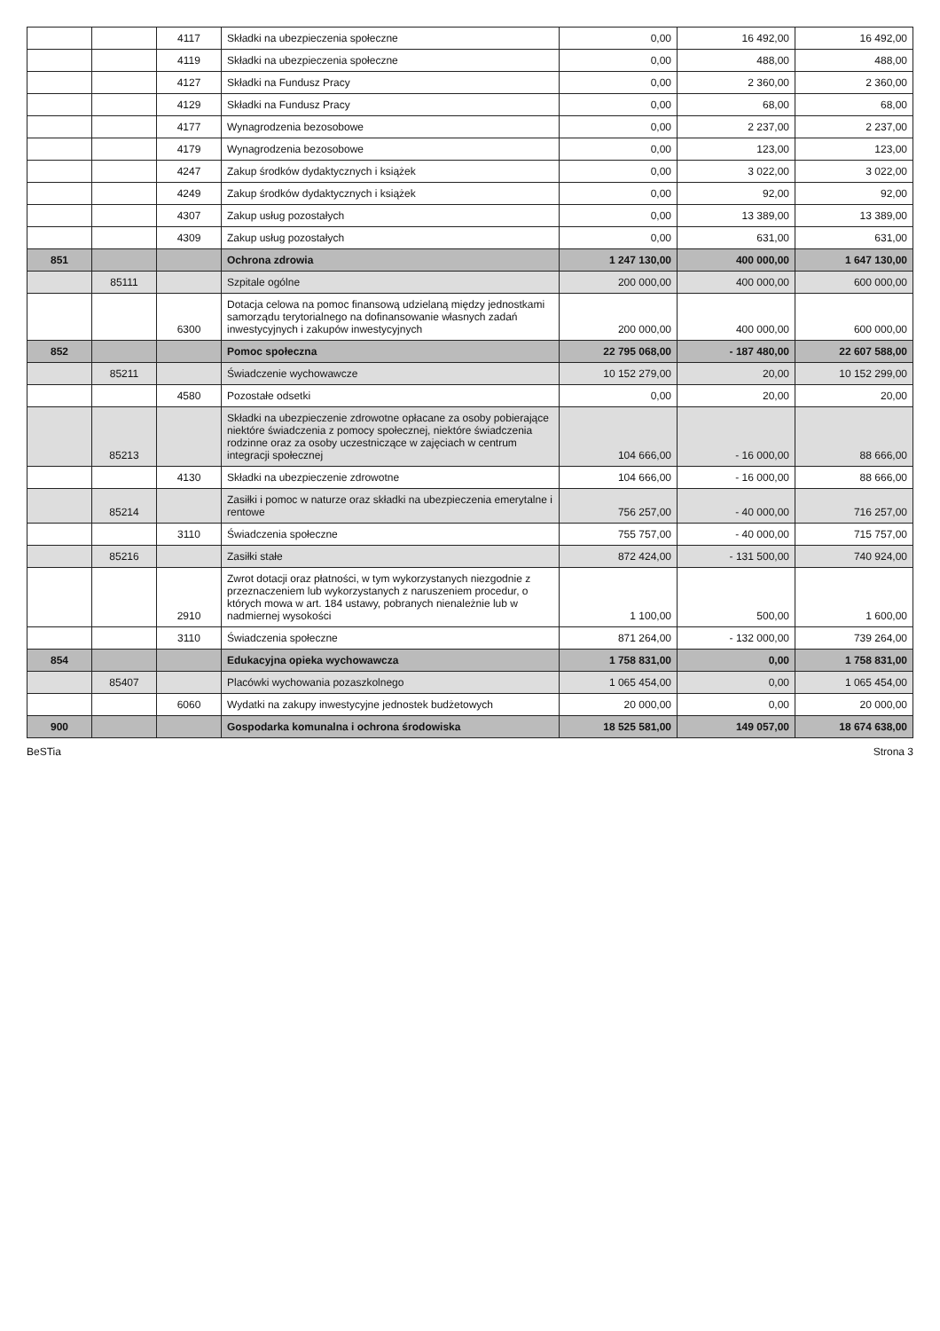| | | 4117 | Składki na ubezpieczenia społeczne | 0,00 | 16 492,00 | 16 492,00 |
| | | 4119 | Składki na ubezpieczenia społeczne | 0,00 | 488,00 | 488,00 |
| | | 4127 | Składki na Fundusz Pracy | 0,00 | 2 360,00 | 2 360,00 |
| | | 4129 | Składki na Fundusz Pracy | 0,00 | 68,00 | 68,00 |
| | | 4177 | Wynagrodzenia bezosobowe | 0,00 | 2 237,00 | 2 237,00 |
| | | 4179 | Wynagrodzenia bezosobowe | 0,00 | 123,00 | 123,00 |
| | | 4247 | Zakup środków dydaktycznych i książek | 0,00 | 3 022,00 | 3 022,00 |
| | | 4249 | Zakup środków dydaktycznych i książek | 0,00 | 92,00 | 92,00 |
| | | 4307 | Zakup usług pozostałych | 0,00 | 13 389,00 | 13 389,00 |
| | | 4309 | Zakup usług pozostałych | 0,00 | 631,00 | 631,00 |
| 851 | | | Ochrona zdrowia | 1 247 130,00 | 400 000,00 | 1 647 130,00 |
| | 85111 | | Szpitale ogólne | 200 000,00 | 400 000,00 | 600 000,00 |
| | | 6300 | Dotacja celowa na pomoc finansową udzielaną między jednostkami samorządu terytorialnego na dofinansowanie własnych zadań inwestycyjnych i zakupów inwestycyjnych | 200 000,00 | 400 000,00 | 600 000,00 |
| 852 | | | Pomoc społeczna | 22 795 068,00 | - 187 480,00 | 22 607 588,00 |
| | 85211 | | Świadczenie wychowawcze | 10 152 279,00 | 20,00 | 10 152 299,00 |
| | | 4580 | Pozostałe odsetki | 0,00 | 20,00 | 20,00 |
| | 85213 | | Składki na ubezpieczenie zdrowotne opłacane za osoby pobierające niektóre świadczenia z pomocy społecznej, niektóre świadczenia rodzinne oraz za osoby uczestniczące w zajęciach w centrum integracji społecznej | 104 666,00 | - 16 000,00 | 88 666,00 |
| | | 4130 | Składki na ubezpieczenie zdrowotne | 104 666,00 | - 16 000,00 | 88 666,00 |
| | 85214 | | Zasiłki i pomoc w naturze oraz składki na ubezpieczenia emerytalne i rentowe | 756 257,00 | - 40 000,00 | 716 257,00 |
| | | 3110 | Świadczenia społeczne | 755 757,00 | - 40 000,00 | 715 757,00 |
| | 85216 | | Zasiłki stałe | 872 424,00 | - 131 500,00 | 740 924,00 |
| | | 2910 | Zwrot dotacji oraz płatności, w tym wykorzystanych niezgodnie z przeznaczeniem lub wykorzystanych z naruszeniem procedur, o których mowa w art. 184 ustawy, pobranych nienależnie lub w nadmiernej wysokości | 1 100,00 | 500,00 | 1 600,00 |
| | | 3110 | Świadczenia społeczne | 871 264,00 | - 132 000,00 | 739 264,00 |
| 854 | | | Edukacyjna opieka wychowawcza | 1 758 831,00 | 0,00 | 1 758 831,00 |
| | 85407 | | Placówki wychowania pozaszkolnego | 1 065 454,00 | 0,00 | 1 065 454,00 |
| | | 6060 | Wydatki na zakupy inwestycyjne jednostek budżetowych | 20 000,00 | 0,00 | 20 000,00 |
| 900 | | | Gospodarka komunalna i ochrona środowiska | 18 525 581,00 | 149 057,00 | 18 674 638,00 |
BeSTia Strona 3